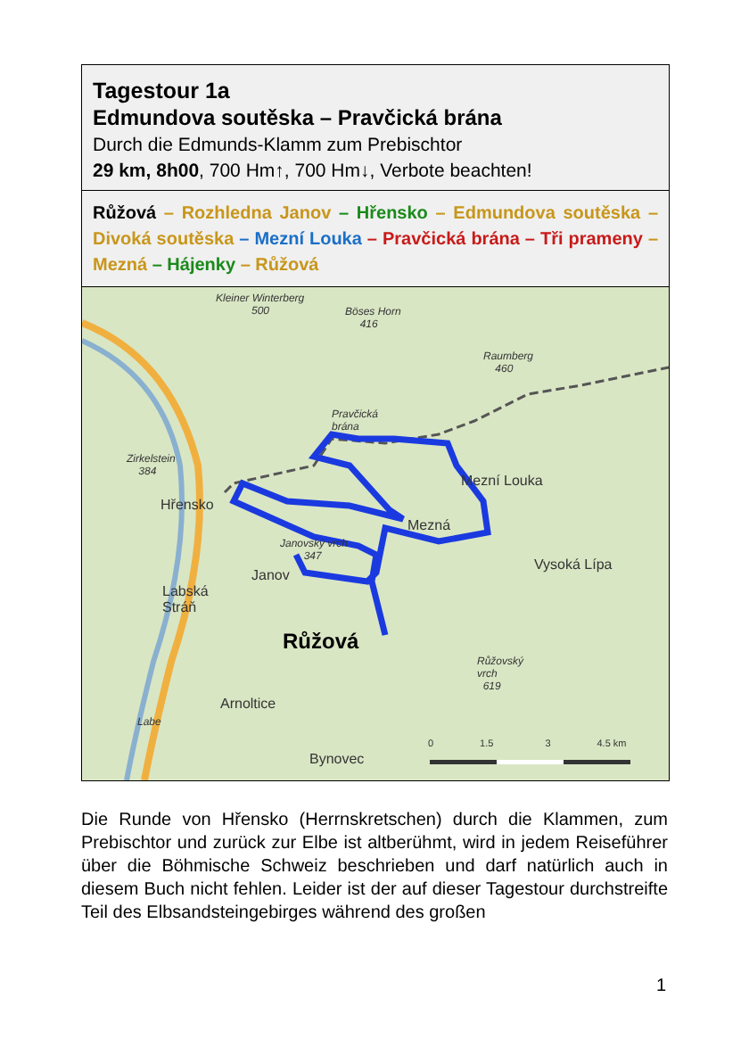Tagestour 1a
Edmundova soutěska – Pravčická brána
Durch die Edmunds-Klamm zum Prebischtor
29 km, 8h00, 700 Hm↑, 700 Hm↓, Verbote beachten!
Růžová – Rozhledna Janov – Hřensko – Edmundova soutěska – Divoká soutěska – Mezní Louka – Pravčická brána – Tři prameny – Mezná – Hájenky – Růžová
Kleiner Winterberg
500
Böses Horn
416
Raumberg
460
Pravčická
brána
Zirkelstein
384
Mezní Louka
Hřensko
Mezná
Janovský vrch
347
Vysoká Lípa
Janov
Labská
Stráň
Růžová
Růžovský
vrch
619
Arnoltice
Labe
Bynovec
0 1.5 3 4.5 km
Die Runde von Hřensko (Herrnskretschen) durch die Klammen, zum Prebischtor und zurück zur Elbe ist altberühmt, wird in jedem Reiseführer über die Böhmische Schweiz beschrieben und darf natürlich auch in diesem Buch nicht fehlen. Leider ist der auf dieser Tagestour durchstreifte Teil des Elbsandsteingebirges während des großen
1